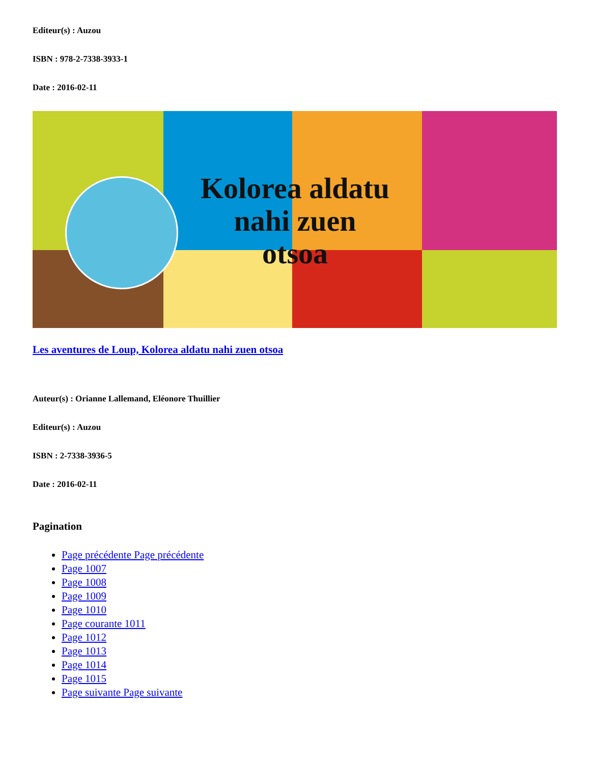Editeur(s) : Auzou
ISBN : 978-2-7338-3933-1
Date : 2016-02-11
Kolorea aldatu
nahi zuen
otsoa
Les aventures de Loup, Kolorea aldatu nahi zuen otsoa
Auteur(s) : Orianne Lallemand, Eléonore Thuillier
Editeur(s) : Auzou
ISBN : 2-7338-3936-5
Date : 2016-02-11
Pagination
Page précédente Page précédente
Page 1007
Page 1008
Page 1009
Page 1010
Page courante 1011
Page 1012
Page 1013
Page 1014
Page 1015
Page suivante Page suivante